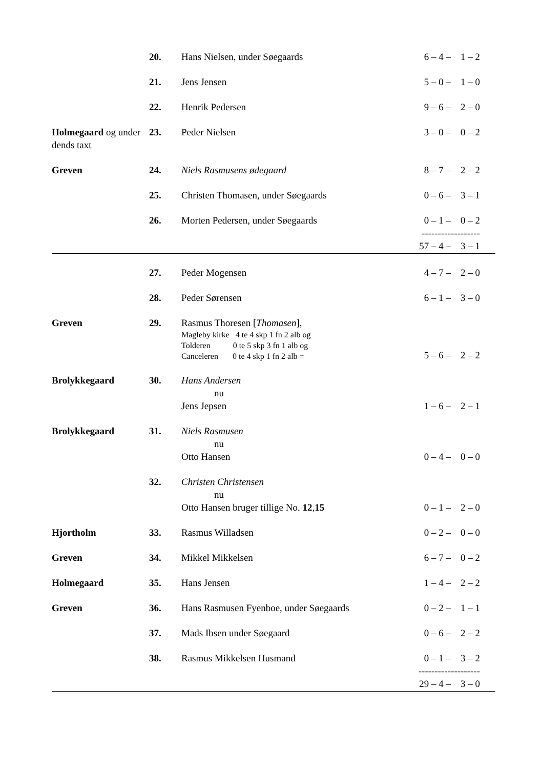| | 20. | Hans Nielsen, under Søegaards | 6 – 4 – 1 – 2 |
| | 21. | Jens Jensen | 5 – 0 – 1 – 0 |
| | 22. | Henrik Pedersen | 9 – 6 – 2 – 0 |
| Holmegaard og under dends taxt | 23. | Peder Nielsen | 3 – 0 – 0 – 2 |
| Greven | 24. | Niels Rasmusens ødegaard | 8 – 7 – 2 – 2 |
| | 25. | Christen Thomasen, under Søegaards | 0 – 6 – 3 – 1 |
| | 26. | Morten Pedersen, under Søegaards | 0 – 1 – 0 – 2 ------------------ |
| | | | 57 – 4 – 3 – 1 |
| | 27. | Peder Mogensen | 4 – 7 – 2 – 0 |
| | 28. | Peder Sørensen | 6 – 1 – 3 – 0 |
| Greven | 29. | Rasmus Thoresen [ Thomasen ], Magleby kirke 4 te 4 skp 1 fn 2 alb og Tolderen 0 te 5 skp 3 fn 1 alb og Canceleren 0 te 4 skp 1 fn 2 alb = | 5 – 6 – 2 – 2 |
| Brolykkegaard | 30. | Hans Andersen nu Jens Jepsen | 1 – 6 – 2 – 1 |
| Brolykkegaard | 31. | Niels Rasmusen nu Otto Hansen | 0 – 4 – 0 – 0 |
| | 32. | Christen Christensen nu Otto Hansen bruger tillige No. 12 , 15 | 0 – 1 – 2 – 0 |
| Hjortholm | 33. | Rasmus Willadsen | 0 – 2 – 0 – 0 |
| Greven | 34. | Mikkel Mikkelsen | 6 – 7 – 0 – 2 |
| Holmegaard | 35. | Hans Jensen | 1 – 4 – 2 – 2 |
| Greven | 36. | Hans Rasmusen Fyenboe, under Søegaards | 0 – 2 – 1 – 1 |
| | 37. | Mads Ibsen under Søegaard | 0 – 6 – 2 – 2 |
| | 38. | Rasmus Mikkelsen Husmand | 0 – 1 – 3 – 2 ------------------- |
| | | | 29 – 4 – 3 – 0 |